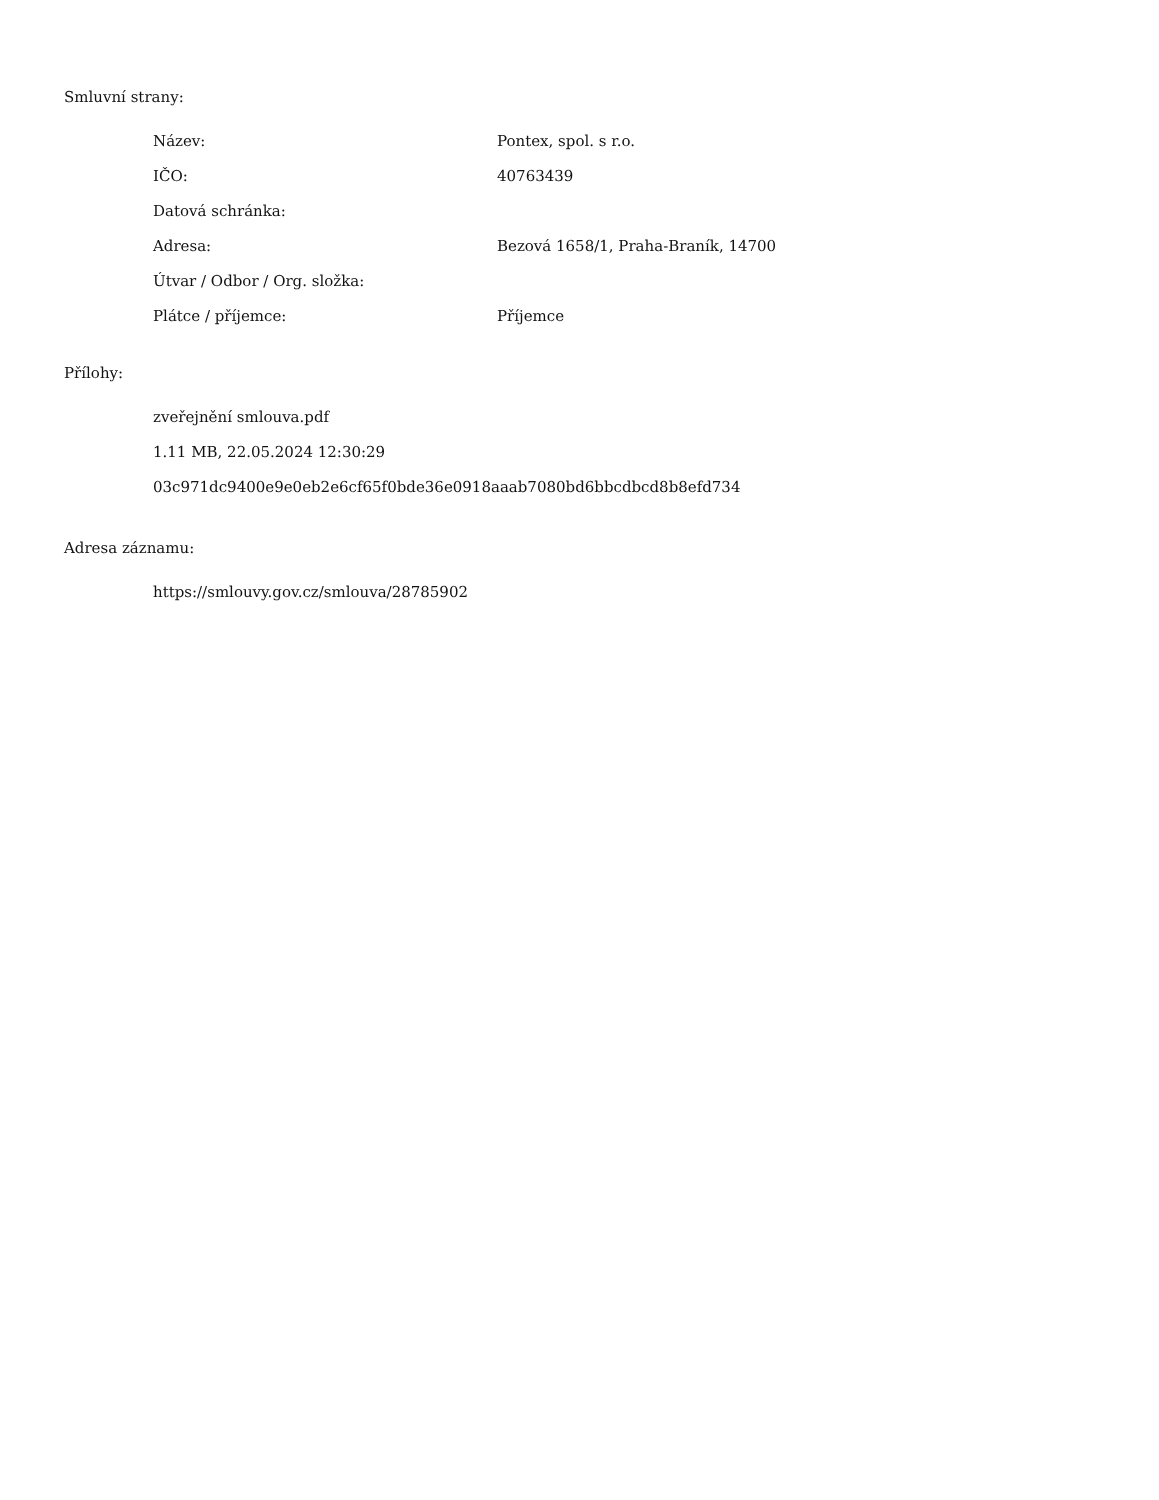Smluvní strany:
| Název: | Pontex, spol. s r.o. |
| IČO: | 40763439 |
| Datová schránka: | |
| Adresa: | Bezová 1658/1, Praha-Braník, 14700 |
| Útvar / Odbor / Org. složka: | |
| Plátce / příjemce: | Příjemce |
Přílohy:
zveřejnění smlouva.pdf
1.11 MB, 22.05.2024 12:30:29
03c971dc9400e9e0eb2e6cf65f0bde36e0918aaab7080bd6bbcdbcd8b8efd734
Adresa záznamu:
https://smlouvy.gov.cz/smlouva/28785902